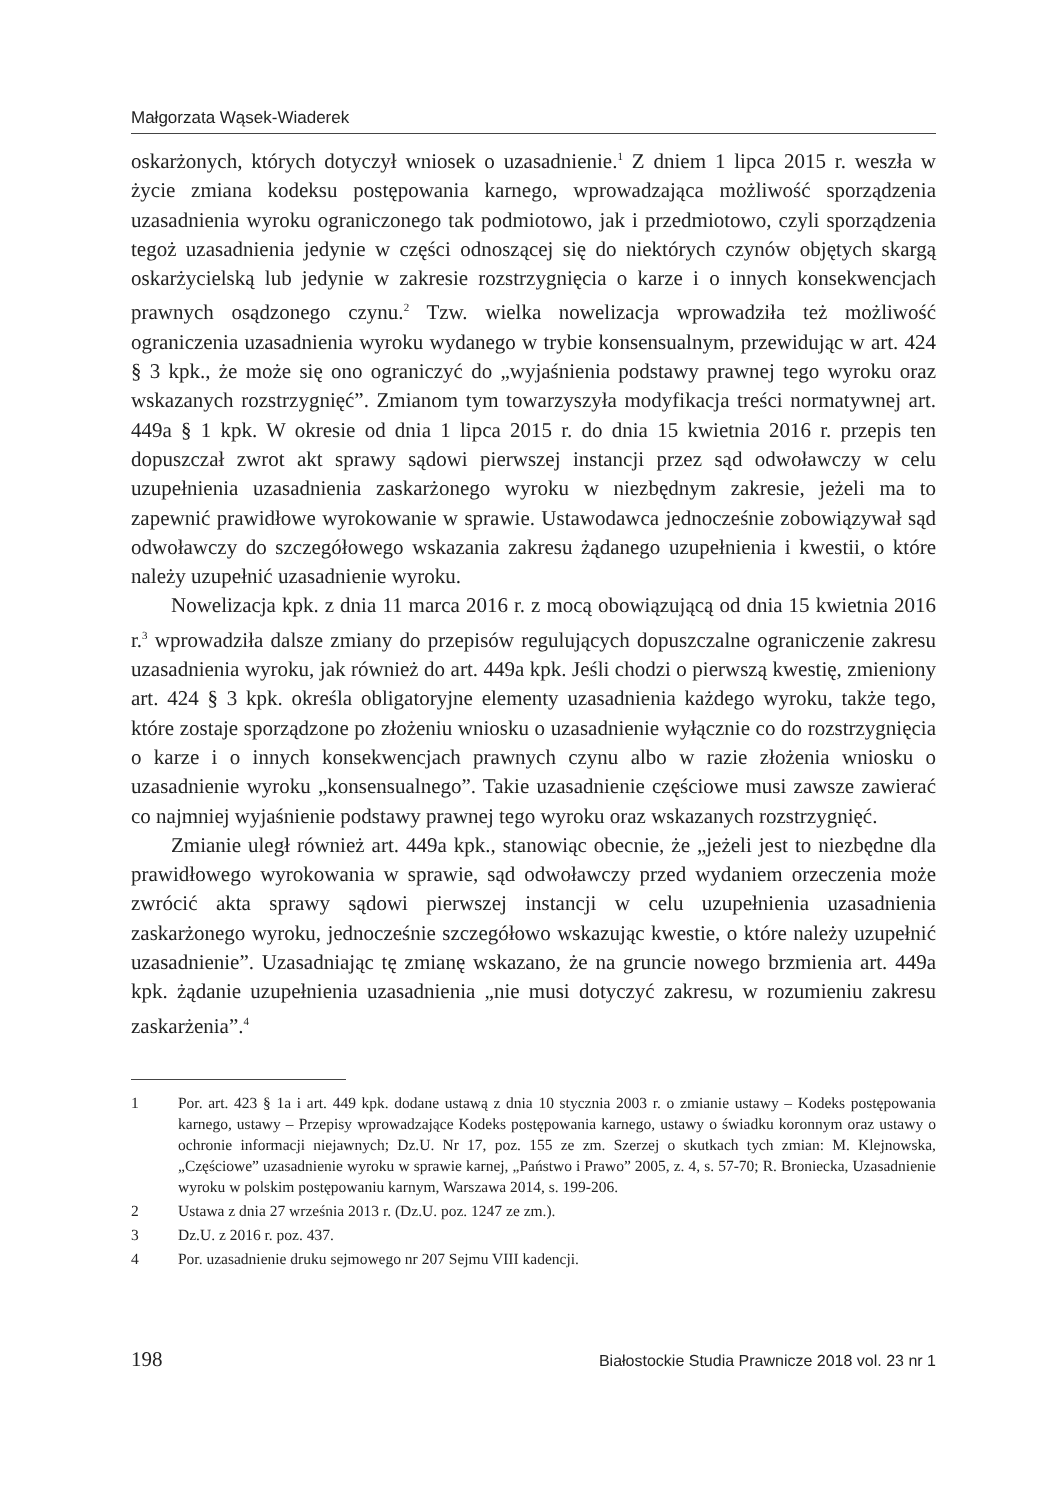Małgorzata Wąsek-Wiaderek
oskarżonych, których dotyczył wniosek o uzasadnienie.<sup>1</sup> Z dniem 1 lipca 2015 r. weszła w życie zmiana kodeksu postępowania karnego, wprowadzająca możliwość sporządzenia uzasadnienia wyroku ograniczonego tak podmiotowo, jak i przedmiotowo, czyli sporządzenia tegoż uzasadnienia jedynie w części odnoszącej się do niektórych czynów objętych skargą oskarżycielską lub jedynie w zakresie rozstrzygnięcia o karze i o innych konsekwencjach prawnych osądzonego czynu.<sup>2</sup> Tzw. wielka nowelizacja wprowadziła też możliwość ograniczenia uzasadnienia wyroku wydanego w trybie konsensualnym, przewidując w art. 424 § 3 kpk., że może się ono ograniczyć do „wyjaśnienia podstawy prawnej tego wyroku oraz wskazanych rozstrzygnięć”. Zmianom tym towarzyszyła modyfikacja treści normatywnej art. 449a § 1 kpk. W okresie od dnia 1 lipca 2015 r. do dnia 15 kwietnia 2016 r. przepis ten dopuszczał zwrot akt sprawy sądowi pierwszej instancji przez sąd odwoławczy w celu uzupełnienia uzasadnienia zaskarżonego wyroku w niezbędnym zakresie, jeżeli ma to zapewnić prawidłowe wyrokowanie w sprawie. Ustawodawca jednocześnie zobowiązywał sąd odwoławczy do szczegółowego wskazania zakresu żądanego uzupełnienia i kwestii, o które należy uzupełnić uzasadnienie wyroku.
Nowelizacja kpk. z dnia 11 marca 2016 r. z mocą obowiązującą od dnia 15 kwietnia 2016 r.<sup>3</sup> wprowadziła dalsze zmiany do przepisów regulujących dopuszczalne ograniczenie zakresu uzasadnienia wyroku, jak również do art. 449a kpk. Jeśli chodzi o pierwszą kwestię, zmieniony art. 424 § 3 kpk. określa obligatoryjne elementy uzasadnienia każdego wyroku, także tego, które zostaje sporządzone po złożeniu wniosku o uzasadnienie wyłącznie co do rozstrzygnięcia o karze i o innych konsekwencjach prawnych czynu albo w razie złożenia wniosku o uzasadnienie wyroku „konsensualnego”. Takie uzasadnienie częściowe musi zawsze zawierać co najmniej wyjaśnienie podstawy prawnej tego wyroku oraz wskazanych rozstrzygnięć.
Zmianie uległ również art. 449a kpk., stanowiąc obecnie, że „jeżeli jest to niezbędne dla prawidłowego wyrokowania w sprawie, sąd odwoławczy przed wydaniem orzeczenia może zwrócić akta sprawy sądowi pierwszej instancji w celu uzupełnienia uzasadnienia zaskarżonego wyroku, jednocześnie szczegółowo wskazując kwestie, o które należy uzupełnić uzasadnienie”. Uzasadniając tę zmianę wskazano, że na gruncie nowego brzmienia art. 449a kpk. żądanie uzupełnienia uzasadnienia „nie musi dotyczyć zakresu, w rozumieniu zakresu zaskarżenia”.<sup>4</sup>
1 Por. art. 423 § 1a i art. 449 kpk. dodane ustawą z dnia 10 stycznia 2003 r. o zmianie ustawy – Kodeks postępowania karnego, ustawy – Przepisy wprowadzające Kodeks postępowania karnego, ustawy o świadku koronnym oraz ustawy o ochronie informacji niejawnych; Dz.U. Nr 17, poz. 155 ze zm. Szerzej o skutkach tych zmian: M. Klejnowska, „Częściowe” uzasadnienie wyroku w sprawie karnej, „Państwo i Prawo” 2005, z. 4, s. 57-70; R. Broniecka, Uzasadnienie wyroku w polskim postępowaniu karnym, Warszawa 2014, s. 199-206.
2 Ustawa z dnia 27 września 2013 r. (Dz.U. poz. 1247 ze zm.).
3 Dz.U. z 2016 r. poz. 437.
4 Por. uzasadnienie druku sejmowego nr 207 Sejmu VIII kadencji.
198 Białostockie Studia Prawnicze 2018 vol. 23 nr 1